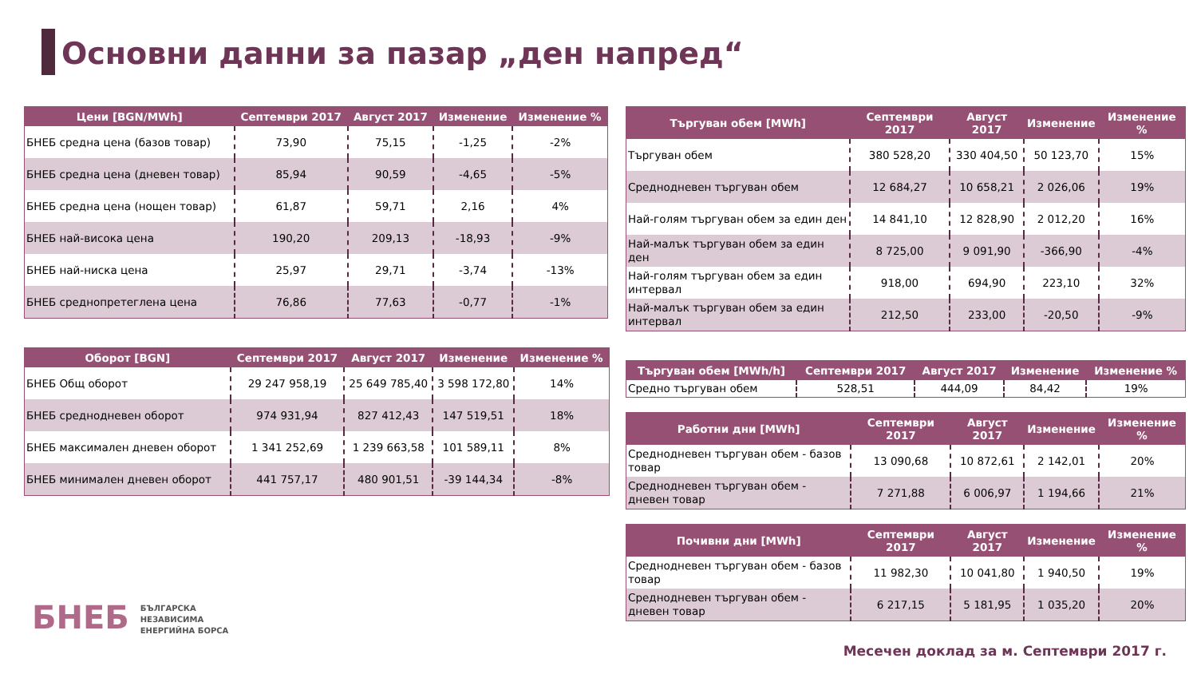Основни данни за пазар „ден напред“
| Цени [BGN/MWh] | Септември 2017 | Август 2017 | Изменение | Изменение % |
| --- | --- | --- | --- | --- |
| БНЕБ средна цена (базов товар) | 73,90 | 75,15 | -1,25 | -2% |
| БНЕБ средна цена (дневен товар) | 85,94 | 90,59 | -4,65 | -5% |
| БНЕБ средна цена (нощен товар) | 61,87 | 59,71 | 2,16 | 4% |
| БНЕБ най-висока цена | 190,20 | 209,13 | -18,93 | -9% |
| БНЕБ най-ниска цена | 25,97 | 29,71 | -3,74 | -13% |
| БНЕБ среднопретеглена цена | 76,86 | 77,63 | -0,77 | -1% |
| Оборот [BGN] | Септември 2017 | Август 2017 | Изменение | Изменение % |
| --- | --- | --- | --- | --- |
| БНЕБ Общ оборот | 29 247 958,19 | 25 649 785,40 | 3 598 172,80 | 14% |
| БНЕБ среднодневен оборот | 974 931,94 | 827 412,43 | 147 519,51 | 18% |
| БНЕБ максимален дневен оборот | 1 341 252,69 | 1 239 663,58 | 101 589,11 | 8% |
| БНЕБ минимален дневен оборот | 441 757,17 | 480 901,51 | -39 144,34 | -8% |
| Търгуван обем [MWh] | Септември 2017 | Август 2017 | Изменение | Изменение % |
| --- | --- | --- | --- | --- |
| Търгуван обем | 380 528,20 | 330 404,50 | 50 123,70 | 15% |
| Среднодневен търгуван обем | 12 684,27 | 10 658,21 | 2 026,06 | 19% |
| Най-голям търгуван обем за един ден | 14 841,10 | 12 828,90 | 2 012,20 | 16% |
| Най-малък търгуван обем за един ден | 8 725,00 | 9 091,90 | -366,90 | -4% |
| Най-голям търгуван обем за един интервал | 918,00 | 694,90 | 223,10 | 32% |
| Най-малък търгуван обем за един интервал | 212,50 | 233,00 | -20,50 | -9% |
| Търгуван обем [MWh/h] | Септември 2017 | Август 2017 | Изменение | Изменение % |
| --- | --- | --- | --- | --- |
| Средно търгуван обем | 528,51 | 444,09 | 84,42 | 19% |
| Работни дни [MWh] | Септември 2017 | Август 2017 | Изменение | Изменение % |
| --- | --- | --- | --- | --- |
| Среднодневен търгуван обем - базов товар | 13 090,68 | 10 872,61 | 2 142,01 | 20% |
| Среднодневен търгуван обем - дневен товар | 7 271,88 | 6 006,97 | 1 194,66 | 21% |
| Почивни дни [MWh] | Септември 2017 | Август 2017 | Изменение | Изменение % |
| --- | --- | --- | --- | --- |
| Среднодневен търгуван обем - базов товар | 11 982,30 | 10 041,80 | 1 940,50 | 19% |
| Среднодневен търгуван обем - дневен товар | 6 217,15 | 5 181,95 | 1 035,20 | 20% |
БНЕБ БЪЛГАРСКА
НЕЗАВИСИМА
ЕНЕРГИЙНА БОРСА
Месечен доклад за м. Септември 2017 г.